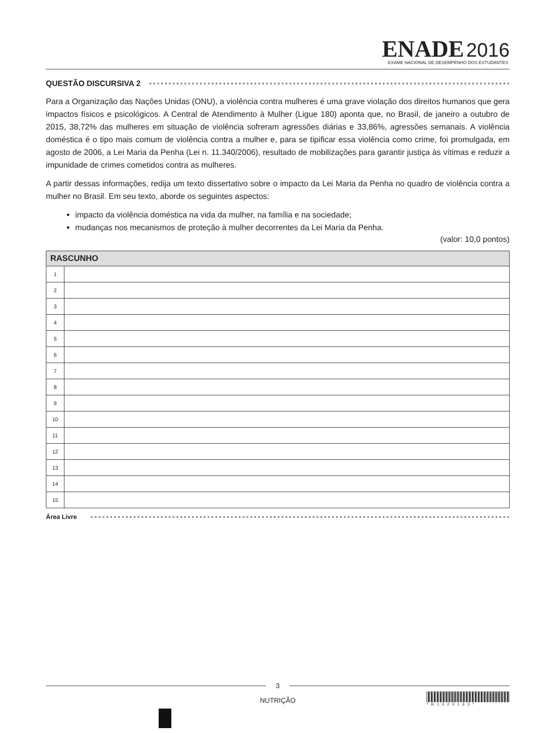ENADE 2016
EXAME NACIONAL DE DESEMPENHO DOS ESTUDANTES
QUESTÃO DISCURSIVA 2
Para a Organização das Nações Unidas (ONU), a violência contra mulheres é uma grave violação dos direitos humanos que gera impactos físicos e psicológicos. A Central de Atendimento à Mulher (Ligue 180) aponta que, no Brasil, de janeiro a outubro de 2015, 38,72% das mulheres em situação de violência sofreram agressões diárias e 33,86%, agressões semanais. A violência doméstica é o tipo mais comum de violência contra a mulher e, para se tipificar essa violência como crime, foi promulgada, em agosto de 2006, a Lei Maria da Penha (Lei n. 11.340/2006), resultado de mobilizações para garantir justiça às vítimas e reduzir a impunidade de crimes cometidos contra as mulheres.
A partir dessas informações, redija um texto dissertativo sobre o impacto da Lei Maria da Penha no quadro de violência contra a mulher no Brasil. Em seu texto, aborde os seguintes aspectos:
impacto da violência doméstica na vida da mulher, na família e na sociedade;
mudanças nos mecanismos de proteção à mulher decorrentes da Lei Maria da Penha.
(valor: 10,0 pontos)
| RASCUNHO | |
| --- | --- |
| 1 | |
| 2 | |
| 3 | |
| 4 | |
| 5 | |
| 6 | |
| 7 | |
| 8 | |
| 9 | |
| 10 | |
| 11 | |
| 12 | |
| 13 | |
| 14 | |
| 15 | |
Área Livre
3
NUTRIÇÃO
*R1020163*